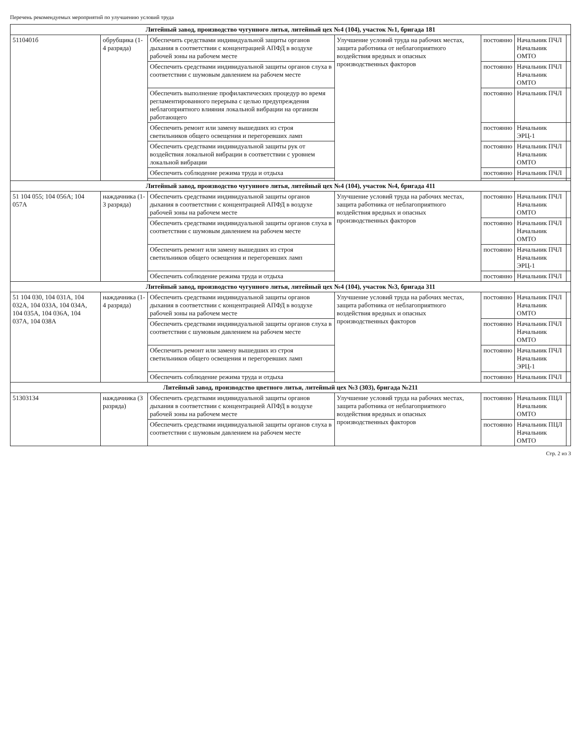Перечень рекомендуемых мероприятий по улучшению условий труда
| Литейный завод, производство чугунного литья, литейный цех №4 (104), участок №1, бригада 181 | | | | | | |
| 5110401б | обрубщика (1-4 разряда) | Обеспечить средствами индивидуальной защиты органов дыхания в соответствии с концентрацией АПФД в воздухе рабочей зоны на рабочем месте | Улучшение условий труда на рабочих местах, защита работника от неблагоприятного воздействия вредных и опасных производственных факторов | постоянно | Начальник ПЧЛ Начальник ОМТО | |
| | | Обеспечить средствами индивидуальной защиты органов слуха в соответствии с шумовым давлением на рабочем месте | | постоянно | Начальник ПЧЛ Начальник ОМТО | |
| | | Обеспечить выполнение профилактических процедур во время регламентированного перерыва с целью предупреждения неблагоприятного влияния локальной вибрации на организм работающего | | постоянно | Начальник ПЧЛ | |
| | | Обеспечить ремонт или замену вышедших из строя светильников общего освещения и перегоревших ламп | | постоянно | Начальник ЭРЦ-1 | |
| | | Обеспечить средствами индивидуальной защиты рук от воздействия локальной вибрации в соответствии с уровнем локальной вибрации | | постоянно | Начальник ПЧЛ Начальник ОМТО | |
| | | Обеспечить соблюдение режима труда и отдыха | | постоянно | Начальник ПЧЛ | |
| Литейный завод, производство чугунного литья, литейный цех №4 (104), участок №4, бригада 411 | | | | | | |
| 51 104 055; 104 056А; 104 057А | наждачника (1-3 разряда) | Обеспечить средствами индивидуальной защиты органов дыхания в соответствии с концентрацией АПФД в воздухе рабочей зоны на рабочем месте | Улучшение условий труда на рабочих местах, защита работника от неблагоприятного воздействия вредных и опасных производственных факторов | постоянно | Начальник ПЧЛ Начальник ОМТО | |
| | | Обеспечить средствами индивидуальной защиты органов слуха в соответствии с шумовым давлением на рабочем месте | | постоянно | Начальник ПЧЛ Начальник ОМТО | |
| | | Обеспечить ремонт или замену вышедших из строя светильников общего освещения и перегоревших ламп | | постоянно | Начальник ПЧЛ Начальник ЭРЦ-1 | |
| | | Обеспечить соблюдение режима труда и отдыха | | постоянно | Начальник ПЧЛ | |
| Литейный завод, производство чугунного литья, литейный цех №4 (104), участок №3, бригада 311 | | | | | | |
| 51 104 030, 104 031А, 104 032А, 104 033А, 104 034А, 104 035А, 104 036А, 104 037А, 104 038А | наждачника (1-4 разряда) | Обеспечить средствами индивидуальной защиты органов дыхания в соответствии с концентрацией АПФД в воздухе рабочей зоны на рабочем месте | Улучшение условий труда на рабочих местах, защита работника от неблагоприятного воздействия вредных и опасных производственных факторов | постоянно | Начальник ПЧЛ Начальник ОМТО | |
| | | Обеспечить средствами индивидуальной защиты органов слуха в соответствии с шумовым давлением на рабочем месте | | постоянно | Начальник ПЧЛ Начальник ОМТО | |
| | | Обеспечить ремонт или замену вышедших из строя светильников общего освещения и перегоревших ламп | | постоянно | Начальник ПЧЛ Начальник ЭРЦ-1 | |
| | | Обеспечить соблюдение режима труда и отдыха | | постоянно | Начальник ПЧЛ | |
| Литейный завод, производство цветного литья, литейный цех №3 (303), бригада №211 | | | | | | |
| 51303134 | наждачника (3 разряда) | Обеспечить средствами индивидуальной защиты органов дыхания в соответствии с концентрацией АПФД в воздухе рабочей зоны на рабочем месте | Улучшение условий труда на рабочих местах, защита работника от неблагоприятного воздействия вредных и опасных производственных факторов | постоянно | Начальник ПЦЛ Начальник ОМТО | |
| | | Обеспечить средствами индивидуальной защиты органов слуха в соответствии с шумовым давлением на рабочем месте | | постоянно | Начальник ПЦЛ Начальник ОМТО | |
Стр. 2 из 3